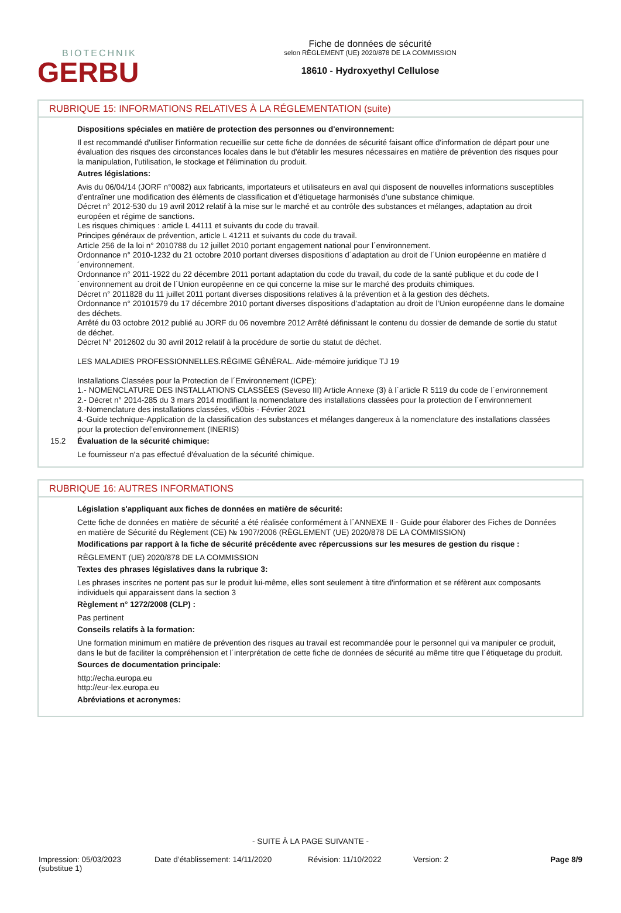BIOTECHNIK
GERBU
Fiche de données de sécurité
selon RÈGLEMENT (UE) 2020/878 DE LA COMMISSION
18610 - Hydroxyethyl Cellulose
RUBRIQUE 15: INFORMATIONS RELATIVES À LA RÉGLEMENTATION (suite)
Dispositions spéciales en matière de protection des personnes ou d'environnement:
Il est recommandé d'utiliser l'information recueillie sur cette fiche de données de sécurité faisant office d'information de départ pour une évaluation des risques des circonstances locales dans le but d'établir les mesures nécessaires en matière de prévention des risques pour la manipulation, l'utilisation, le stockage et l'élimination du produit.
Autres législations:
Avis du 06/04/14 (JORF n°0082) aux fabricants, importateurs et utilisateurs en aval qui disposent de nouvelles informations susceptibles d’entraîner une modification des éléments de classification et d’étiquetage harmonisés d’une substance chimique.
Décret n° 2012-530 du 19 avril 2012 relatif à la mise sur le marché et au contrôle des substances et mélanges, adaptation au droit européen et régime de sanctions.
Les risques chimiques : article L 44111 et suivants du code du travail.
Principes généraux de prévention, article L 41211 et suivants du code du travail.
Article 256 de la loi n° 2010788 du 12 juillet 2010 portant engagement national pour l´environnement.
Ordonnance n° 2010-1232 du 21 octobre 2010 portant diverses dispositions d´adaptation au droit de l´Union européenne en matière d´environnement.
Ordonnance n° 2011-1922 du 22 décembre 2011 portant adaptation du code du travail, du code de la santé publique et du code de l´environnement au droit de l´Union européenne en ce qui concerne la mise sur le marché des produits chimiques.
Décret n° 2011828 du 11 juillet 2011 portant diverses dispositions relatives à la prévention et à la gestion des déchets.
Ordonnance n° 20101579 du 17 décembre 2010 portant diverses dispositions d’adaptation au droit de l’Union européenne dans le domaine des déchets.
Arrêté du 03 octobre 2012 publié au JORF du 06 novembre 2012 Arrêté définissant le contenu du dossier de demande de sortie du statut de déchet.
Décret N° 2012602 du 30 avril 2012 relatif à la procédure de sortie du statut de déchet.
LES MALADIES PROFESSIONNELLES.RÉGIME GÉNÉRAL. Aide-mémoire juridique TJ 19
Installations Classées pour la Protection de l´Environnement (ICPE):
1.- NOMENCLATURE DES INSTALLATIONS CLASSÉES (Seveso III) Article Annexe (3) à l´article R 5119 du code de l´environnement
2.- Décret n° 2014-285 du 3 mars 2014 modifiant la nomenclature des installations classées pour la protection de l´environnement
3.-Nomenclature des installations classées, v50bis - Février 2021
4.-Guide technique-Application de la classification des substances et mélanges dangereux à la nomenclature des installations classées pour la protection del’environnement (INERIS)
15.2 Évaluation de la sécurité chimique:
Le fournisseur n'a pas effectué d'évaluation de la sécurité chimique.
RUBRIQUE 16: AUTRES INFORMATIONS
Législation s'appliquant aux fiches de données en matière de sécurité:
Cette fiche de données en matière de sécurité a été réalisée conformément à l´ANNEXE II - Guide pour élaborer des Fiches de Données en matière de Sécurité du Règlement (CE) № 1907/2006 (RÈGLEMENT (UE) 2020/878 DE LA COMMISSION)
Modifications par rapport à la fiche de sécurité précédente avec répercussions sur les mesures de gestion du risque :
RÈGLEMENT (UE) 2020/878 DE LA COMMISSION
Textes des phrases législatives dans la rubrique 3:
Les phrases inscrites ne portent pas sur le produit lui-même, elles sont seulement à titre d'information et se réfèrent aux composants individuels qui apparaissent dans la section 3
Règlement n° 1272/2008 (CLP) :
Pas pertinent
Conseils relatifs à la formation:
Une formation minimum en matière de prévention des risques au travail est recommandée pour le personnel qui va manipuler ce produit, dans le but de faciliter la compréhension et l´interprétation de cette fiche de données de sécurité au même titre que l´étiquetage du produit.
Sources de documentation principale:
http://echa.europa.eu
http://eur-lex.europa.eu
Abréviations et acronymes:
- SUITE À LA PAGE SUIVANTE -
Impression: 05/03/2023
(substitue 1)
Date d’établissement: 14/11/2020 Révision: 11/10/2022 Version: 2 Page 8/9